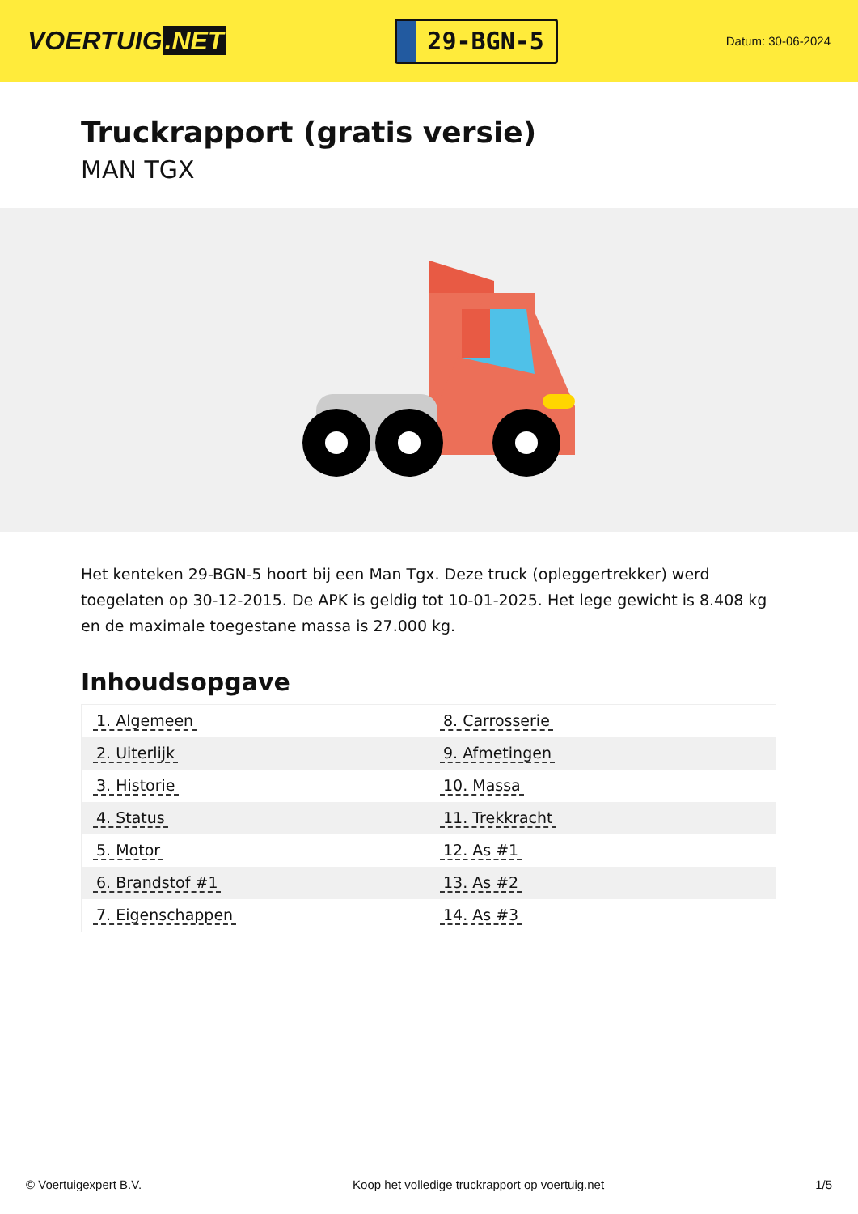VOERTUIG.NET
29-BGN-5
Datum: 30-06-2024
Truckrapport (gratis versie)
MAN TGX
Het kenteken 29-BGN-5 hoort bij een Man Tgx. Deze truck (opleggertrekker) werd toegelaten op 30-12-2015. De APK is geldig tot 10-01-2025. Het lege gewicht is 8.408 kg en de maximale toegestane massa is 27.000 kg.
Inhoudsopgave
| 1. Algemeen | 8. Carrosserie |
| 2. Uiterlijk | 9. Afmetingen |
| 3. Historie | 10. Massa |
| 4. Status | 11. Trekkracht |
| 5. Motor | 12. As #1 |
| 6. Brandstof #1 | 13. As #2 |
| 7. Eigenschappen | 14. As #3 |
© Voertuigexpert B.V. Koop het volledige truckrapport op voertuig.net
1/5